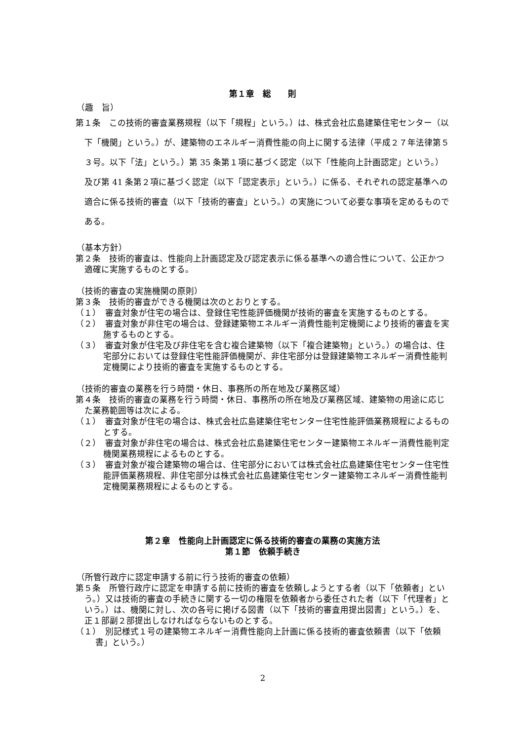第１章　総　　則
（趣　旨）
第１条　この技術的審査業務規程（以下「規程」という。）は、株式会社広島建築住宅センター（以下「機関」という。）が、建築物のエネルギー消費性能の向上に関する法律（平成２７年法律第５３号。以下「法」という。）第 35 条第１項に基づく認定（以下「性能向上計画認定」という。）及び第 41 条第２項に基づく認定（以下「認定表示」という。）に係る、それぞれの認定基準への適合に係る技術的審査（以下「技術的審査」という。）の実施について必要な事項を定めるものである。
（基本方針）
第２条　技術的審査は、性能向上計画認定及び認定表示に係る基準への適合性について、公正かつ適確に実施するものとする。
（技術的審査の実施機関の原則）
第３条　技術的審査ができる機関は次のとおりとする。
（１）　審査対象が住宅の場合は、登録住宅性能評価機関が技術的審査を実施するものとする。
（２）　審査対象が非住宅の場合は、登録建築物エネルギー消費性能判定機関により技術的審査を実施するものとする。
（３）　審査対象が住宅及び非住宅を含む複合建築物（以下「複合建築物」という。）の場合は、住宅部分においては登録住宅性能評価機関が、非住宅部分は登録建築物エネルギー消費性能判定機関により技術的審査を実施するものとする。
（技術的審査の業務を行う時間・休日、事務所の所在地及び業務区域）
第４条　技術的審査の業務を行う時間・休日、事務所の所在地及び業務区域、建築物の用途に応じた業務範囲等は次による。
（１）　審査対象が住宅の場合は、株式会社広島建築住宅センター住宅性能評価業務規程によるものとする。
（２）　審査対象が非住宅の場合は、株式会社広島建築住宅センター建築物エネルギー消費性能判定機関業務規程によるものとする。
（３）　審査対象が複合建築物の場合は、住宅部分においては株式会社広島建築住宅センター住宅性能評価業務規程、非住宅部分は株式会社広島建築住宅センター建築物エネルギー消費性能判定機関業務規程によるものとする。
第２章　性能向上計画認定に係る技術的審査の業務の実施方法
第１節　依頼手続き
（所管行政庁に認定申請する前に行う技術的審査の依頼）
第５条　所管行政庁に認定を申請する前に技術的審査を依頼しようとする者（以下「依頼者」という。）又は技術的審査の手続きに関する一切の権限を依頼者から委任された者（以下「代理者」という。）は、機関に対し、次の各号に掲げる図書（以下「技術的審査用提出図書」という。）を、正１部副２部提出しなければならないものとする。
（１）　別記様式１号の建築物エネルギー消費性能向上計画に係る技術的審査依頼書（以下「依頼書」という。）
2